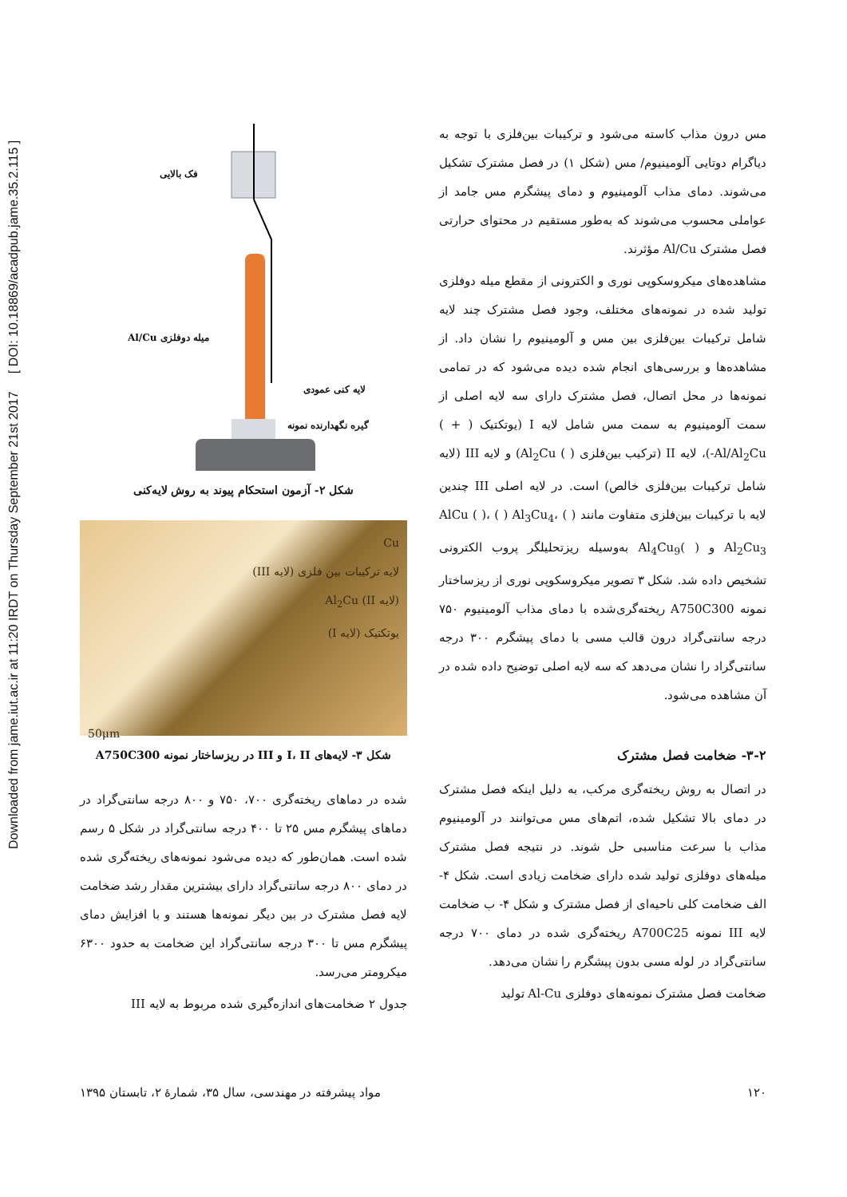Downloaded from jame.iut.ac.ir at 11:20 IRDT on Thursday September 21st 2017 [ DOI: 10.18869/acadpub.jame.35.2.115 ]
مس درون مذاب کاسته می‌شود و ترکیبات بین‌فلزی با توجه به دیاگرام دوتایی آلومینیوم/ مس (شکل ۱) در فصل مشترک تشکیل می‌شوند. دمای مذاب آلومینیوم و دمای پیشگرم مس جامد از عواملی محسوب می‌شوند که به‌طور مستقیم در محتوای حرارتی فصل مشترک Al/Cu مؤثرند.
مشاهده‌های میکروسکوپی نوری و الکترونی از مقطع میله دوفلزی تولید شده در نمونه‌های مختلف، وجود فصل مشترک چند لایه شامل ترکیبات بین‌فلزی بین مس و آلومینیوم را نشان داد. از مشاهده‌ها و بررسی‌های انجام شده دیده می‌شود که در تمامی نمونه‌ها در محل اتصال، فصل مشترک دارای سه لایه اصلی از سمت آلومینیوم به سمت مس شامل لایه I (یوتکتیک ( + ) Al/Al<sub>2</sub>Cu-)، لایه II (ترکیب بین‌فلزی ( ) Al<sub>2</sub>Cu) و لایه III (لایه شامل ترکیبات بین‌فلزی خالص) است. در لایه اصلی III چندین لایه با ترکیبات بین‌فلزی متفاوت مانند AlCu ( )، ( ) Al<sub>3</sub>Cu<sub>4</sub>، ( ) Al<sub>2</sub>Cu<sub>3</sub> و ( )Al<sub>4</sub>Cu<sub>9</sub> به‌وسیله ریزتحلیلگر پروب الکترونی تشخیص داده شد. شکل ۳ تصویر میکروسکوپی نوری از ریزساختار نمونه A750C300 ریخته‌گری‌شده با دمای مذاب آلومینیوم ۷۵۰ درجه سانتی‌گراد درون قالب مسی با دمای پیشگرم ۳۰۰ درجه سانتی‌گراد را نشان می‌دهد که سه لایه اصلی توضیح داده شده در آن مشاهده می‌شود.
۳-۲- ضخامت فصل مشترک
در اتصال به روش ریخته‌گری مرکب، به دلیل اینکه فصل مشترک در دمای بالا تشکیل شده، اتم‌های مس می‌توانند در آلومینیوم مذاب با سرعت مناسبی حل شوند. در نتیجه فصل مشترک میله‌های دوفلزی تولید شده دارای ضخامت زیادی است. شکل ۴- الف ضخامت کلی ناحیه‌ای از فصل مشترک و شکل ۴- ب ضخامت لایه III نمونه A700C25 ریخته‌گری شده در دمای ۷۰۰ درجه سانتی‌گراد در لوله مسی بدون پیشگرم را نشان می‌دهد.
ضخامت فصل مشترک نمونه‌های دوفلزی Al-Cu تولید
فک بالایی
میله دوفلزی Al/Cu
لایه کنی عمودی
گیره نگهدارنده نمونه
شکل ۲- آزمون استحکام پیوند به روش لایه‌کنی
Cu
لایه ترکیبات بین فلزی (لایه III)
(لایه II) Al<sub>2</sub>Cu
یوتکتیک (لایه I)
50μm
شکل ۳- لایه‌های I، II و III در ریزساختار نمونه A750C300
شده در دماهای ریخته‌گری ۷۰۰، ۷۵۰ و ۸۰۰ درجه سانتی‌گراد در دماهای پیشگرم مس ۲۵ تا ۴۰۰ درجه سانتی‌گراد در شکل ۵ رسم شده است. همان‌طور که دیده می‌شود نمونه‌های ریخته‌گری شده در دمای ۸۰۰ درجه سانتی‌گراد دارای بیشترین مقدار رشد ضخامت لایه فصل مشترک در بین دیگر نمونه‌ها هستند و با افزایش دمای پیشگرم مس تا ۳۰۰ درجه سانتی‌گراد این ضخامت به حدود ۶۳۰۰ میکرومتر می‌رسد.
جدول ۲ ضخامت‌های اندازه‌گیری شده مربوط به لایه III
۱۲۰ مواد پیشرفته در مهندسی، سال ۳۵، شمارهٔ ۲، تابستان ۱۳۹۵